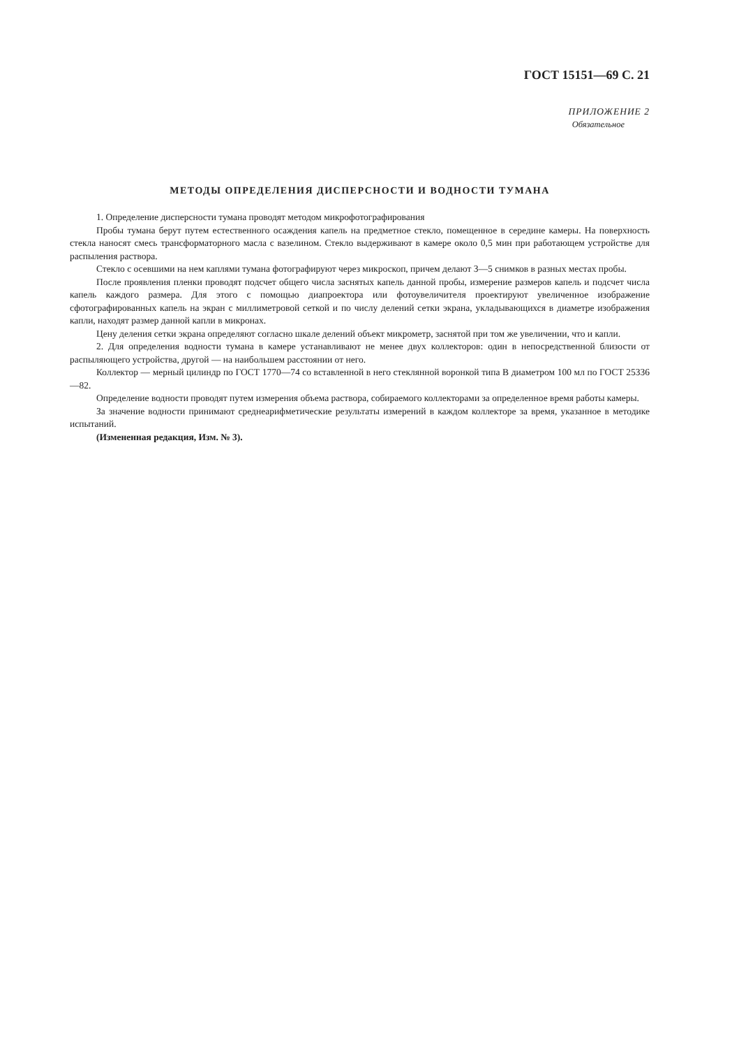ГОСТ 15151—69 С. 21
ПРИЛОЖЕНИЕ 2
Обязательное
МЕТОДЫ ОПРЕДЕЛЕНИЯ ДИСПЕРСНОСТИ И ВОДНОСТИ ТУМАНА
1. Определение дисперсности тумана проводят методом микрофотографирования
Пробы тумана берут путем естественного осаждения капель на предметное стекло, помещенное в середине камеры. На поверхность стекла наносят смесь трансформаторного масла с вазелином. Стекло выдерживают в камере около 0,5 мин при работающем устройстве для распыления раствора.
Стекло с осевшими на нем каплями тумана фотографируют через микроскоп, причем делают 3—5 снимков в разных местах пробы.
После проявления пленки проводят подсчет общего числа заснятых капель данной пробы, измерение размеров капель и подсчет числа капель каждого размера. Для этого с помощью диапроектора или фотоувеличителя проектируют увеличенное изображение сфотографированных капель на экран с миллиметровой сеткой и по числу делений сетки экрана, укладывающихся в диаметре изображения капли, находят размер данной капли в микронах.
Цену деления сетки экрана определяют согласно шкале делений объект микрометр, заснятой при том же увеличении, что и капли.
2. Для определения водности тумана в камере устанавливают не менее двух коллекторов: один в непосредственной близости от распыляющего устройства, другой — на наибольшем расстоянии от него.
Коллектор — мерный цилиндр по ГОСТ 1770—74 со вставленной в него стеклянной воронкой типа В диаметром 100 мл по ГОСТ 25336—82.
Определение водности проводят путем измерения объема раствора, собираемого коллекторами за определенное время работы камеры.
За значение водности принимают среднеарифметические результаты измерений в каждом коллекторе за время, указанное в методике испытаний.
(Измененная редакция, Изм. № 3).